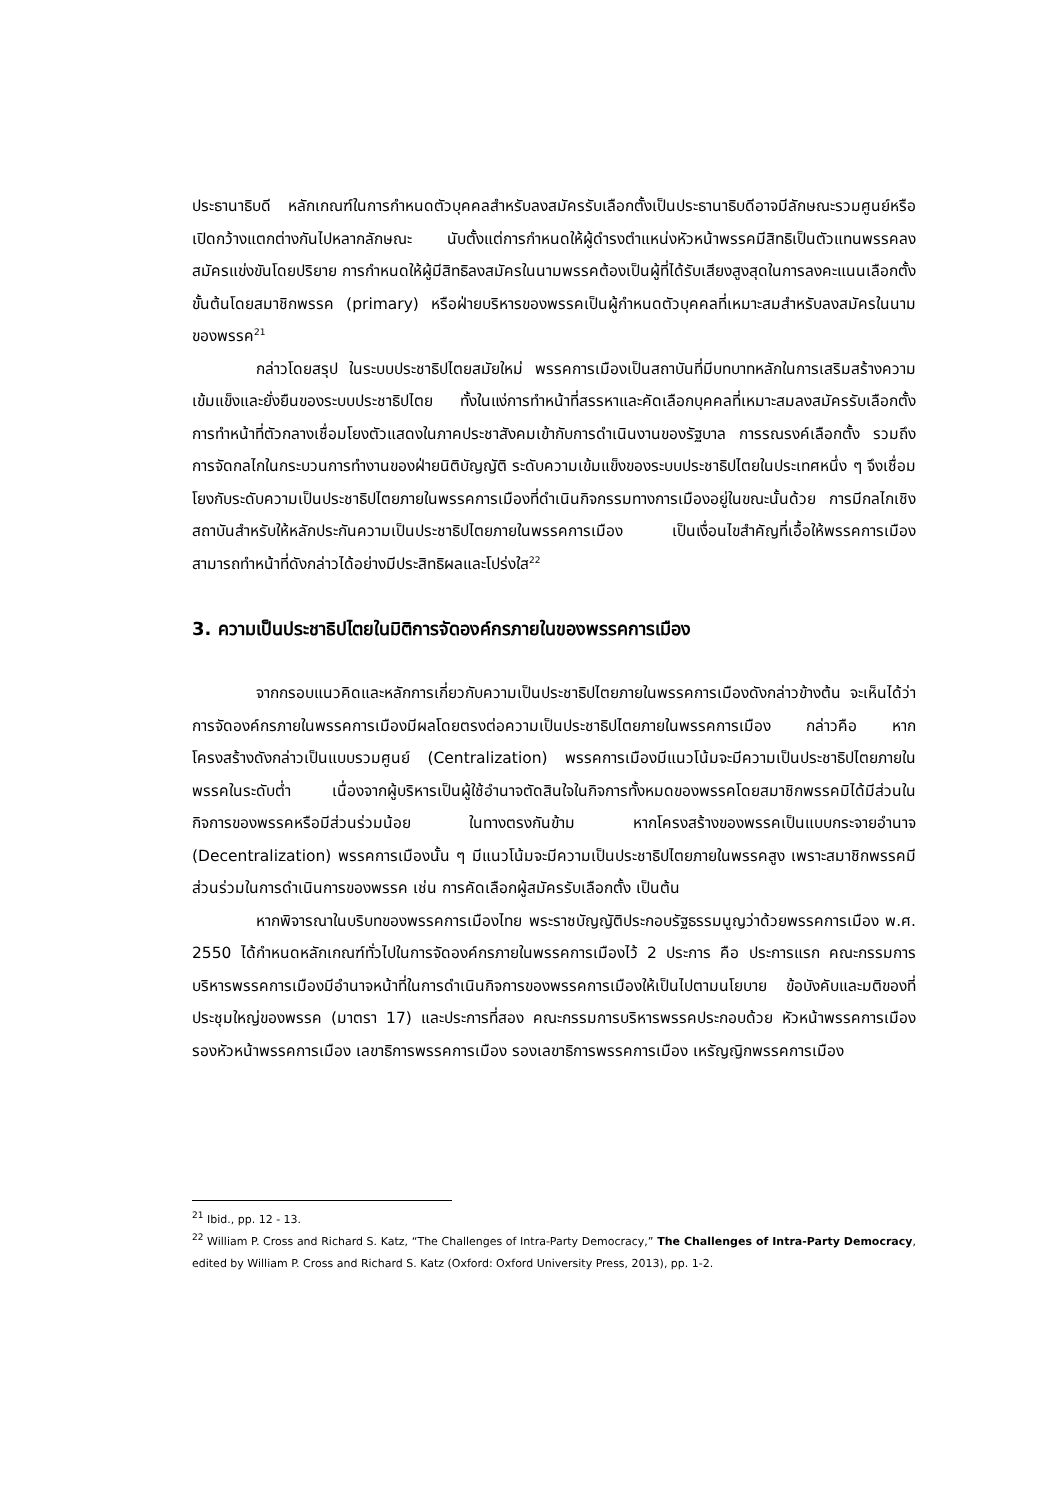ประธานาธิบดี หลักเกณฑ์ในการกำหนดตัวบุคคลสำหรับลงสมัครรับเลือกตั้งเป็นประธานาธิบดีอาจมีลักษณะรวมศูนย์หรือเปิดกว้างแตกต่างกันไปหลากลักษณะ นับตั้งแต่การกำหนดให้ผู้ดำรงตำแหน่งหัวหน้าพรรคมีสิทธิเป็นตัวแทนพรรคลงสมัครแข่งขันโดยปริยาย การกำหนดให้ผู้มีสิทธิลงสมัครในนามพรรคต้องเป็นผู้ที่ได้รับเสียงสูงสุดในการลงคะแนนเลือกตั้งขั้นต้นโดยสมาชิกพรรค (primary) หรือฝ่ายบริหารของพรรคเป็นผู้กำหนดตัวบุคคลที่เหมาะสมสำหรับลงสมัครในนามของพรรค<sup>21</sup>
กล่าวโดยสรุป ในระบบประชาธิปไตยสมัยใหม่ พรรคการเมืองเป็นสถาบันที่มีบทบาทหลักในการเสริมสร้างความเข้มแข็งและยั่งยืนของระบบประชาธิปไตย ทั้งในแง่การทำหน้าที่สรรหาและคัดเลือกบุคคลที่เหมาะสมลงสมัครรับเลือกตั้ง การทำหน้าที่ตัวกลางเชื่อมโยงตัวแสดงในภาคประชาสังคมเข้ากับการดำเนินงานของรัฐบาล การรณรงค์เลือกตั้ง รวมถึงการจัดกลไกในกระบวนการทำงานของฝ่ายนิติบัญญัติ ระดับความเข้มแข็งของระบบประชาธิปไตยในประเทศหนึ่ง ๆ จึงเชื่อมโยงกับระดับความเป็นประชาธิปไตยภายในพรรคการเมืองที่ดำเนินกิจกรรมทางการเมืองอยู่ในขณะนั้นด้วย การมีกลไกเชิงสถาบันสำหรับให้หลักประกันความเป็นประชาธิปไตยภายในพรรคการเมือง เป็นเงื่อนไขสำคัญที่เอื้อให้พรรคการเมืองสามารถทำหน้าที่ดังกล่าวได้อย่างมีประสิทธิผลและโปร่งใส<sup>22</sup>
3. ความเป็นประชาธิปไตยในมิติการจัดองค์กรภายในของพรรคการเมือง
จากกรอบแนวคิดและหลักการเกี่ยวกับความเป็นประชาธิปไตยภายในพรรคการเมืองดังกล่าวข้างต้น จะเห็นได้ว่า การจัดองค์กรภายในพรรคการเมืองมีผลโดยตรงต่อความเป็นประชาธิปไตยภายในพรรคการเมือง กล่าวคือ หากโครงสร้างดังกล่าวเป็นแบบรวมศูนย์ (Centralization) พรรคการเมืองมีแนวโน้มจะมีความเป็นประชาธิปไตยภายในพรรคในระดับต่ำ เนื่องจากผู้บริหารเป็นผู้ใช้อำนาจตัดสินใจในกิจการทั้งหมดของพรรคโดยสมาชิกพรรคมิได้มีส่วนในกิจการของพรรคหรือมีส่วนร่วมน้อย ในทางตรงกันข้าม หากโครงสร้างของพรรคเป็นแบบกระจายอำนาจ (Decentralization) พรรคการเมืองนั้น ๆ มีแนวโน้มจะมีความเป็นประชาธิปไตยภายในพรรคสูง เพราะสมาชิกพรรคมีส่วนร่วมในการดำเนินการของพรรค เช่น การคัดเลือกผู้สมัครรับเลือกตั้ง เป็นต้น
หากพิจารณาในบริบทของพรรคการเมืองไทย พระราชบัญญัติประกอบรัฐธรรมนูญว่าด้วยพรรคการเมือง พ.ศ. 2550 ได้กำหนดหลักเกณฑ์ทั่วไปในการจัดองค์กรภายในพรรคการเมืองไว้ 2 ประการ คือ ประการแรก คณะกรรมการบริหารพรรคการเมืองมีอำนาจหน้าที่ในการดำเนินกิจการของพรรคการเมืองให้เป็นไปตามนโยบาย ข้อบังคับและมติของที่ประชุมใหญ่ของพรรค (มาตรา 17) และประการที่สอง คณะกรรมการบริหารพรรคประกอบด้วย หัวหน้าพรรคการเมือง รองหัวหน้าพรรคการเมือง เลขาธิการพรรคการเมือง รองเลขาธิการพรรคการเมือง เหรัญญิกพรรคการเมือง
<sup>21</sup> Ibid., pp. 12 - 13.
<sup>22</sup> William P. Cross and Richard S. Katz, “The Challenges of Intra-Party Democracy,” The Challenges of Intra-Party Democracy, edited by William P. Cross and Richard S. Katz (Oxford: Oxford University Press, 2013), pp. 1-2.